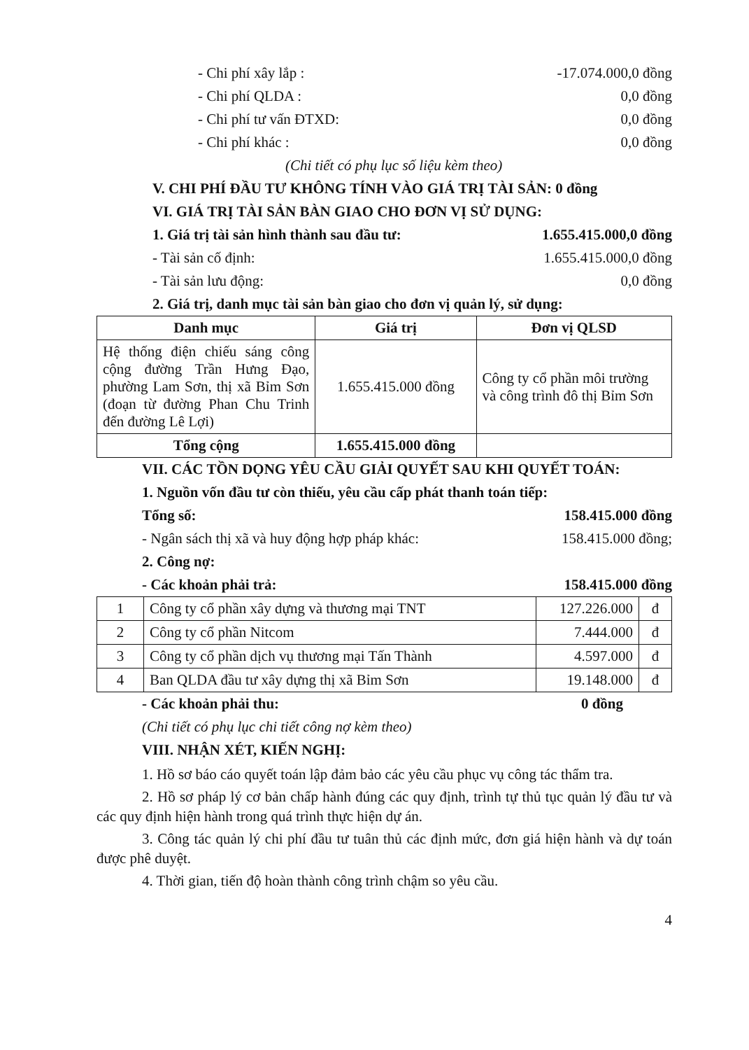- Chi phí xây lắp : -17.074.000,0 đồng
- Chi phí QLDA : 0,0 đồng
- Chi phí tư vấn ĐTXD: 0,0 đồng
- Chi phí khác : 0,0 đồng
(Chi tiết có phụ lục số liệu kèm theo)
V. CHI PHÍ ĐẦU TƯ KHÔNG TÍNH VÀO GIÁ TRỊ TÀI SẢN: 0 đồng
VI. GIÁ TRỊ TÀI SẢN BÀN GIAO CHO ĐƠN VỊ SỬ DỤNG:
1. Giá trị tài sản hình thành sau đầu tư: 1.655.415.000,0 đồng
- Tài sản cố định: 1.655.415.000,0 đồng
- Tài sản lưu động: 0,0 đồng
2. Giá trị, danh mục tài sản bàn giao cho đơn vị quản lý, sử dụng:
| Danh mục | Giá trị | Đơn vị QLSD |
| --- | --- | --- |
| Hệ thống điện chiếu sáng công cộng đường Trần Hưng Đạo, phường Lam Sơn, thị xã Bỉm Sơn (đoạn từ đường Phan Chu Trinh đến đường Lê Lợi) | 1.655.415.000 đồng | Công ty cổ phần môi trường và công trình đô thị Bỉm Sơn |
| Tổng cộng | 1.655.415.000 đồng | |
VII. CÁC TỒN DỌNG YÊU CẦU GIẢI QUYẾT SAU KHI QUYẾT TOÁN:
1. Nguồn vốn đầu tư còn thiếu, yêu cầu cấp phát thanh toán tiếp:
Tổng số: 158.415.000 đồng
- Ngân sách thị xã và huy động hợp pháp khác: 158.415.000 đồng;
2. Công nợ:
- Các khoản phải trả: 158.415.000 đồng
| 1 | Công ty cổ phần xây dựng và thương mại TNT | 127.226.000 | đ |
| 2 | Công ty cổ phần Nitcom | 7.444.000 | đ |
| 3 | Công ty cổ phần dịch vụ thương mại Tấn Thành | 4.597.000 | đ |
| 4 | Ban QLDA đầu tư xây dựng thị xã Bỉm Sơn | 19.148.000 | đ |
- Các khoản phải thu: 0 đồng
(Chi tiết có phụ lục chi tiết công nợ kèm theo)
VIII. NHẬN XÉT, KIẾN NGHỊ:
1. Hồ sơ báo cáo quyết toán lập đảm bảo các yêu cầu phục vụ công tác thẩm tra.
2. Hồ sơ pháp lý cơ bản chấp hành đúng các quy định, trình tự thủ tục quản lý đầu tư và các quy định hiện hành trong quá trình thực hiện dự án.
3. Công tác quản lý chi phí đầu tư tuân thủ các định mức, đơn giá hiện hành và dự toán được phê duyệt.
4. Thời gian, tiến độ hoàn thành công trình chậm so yêu cầu.
4